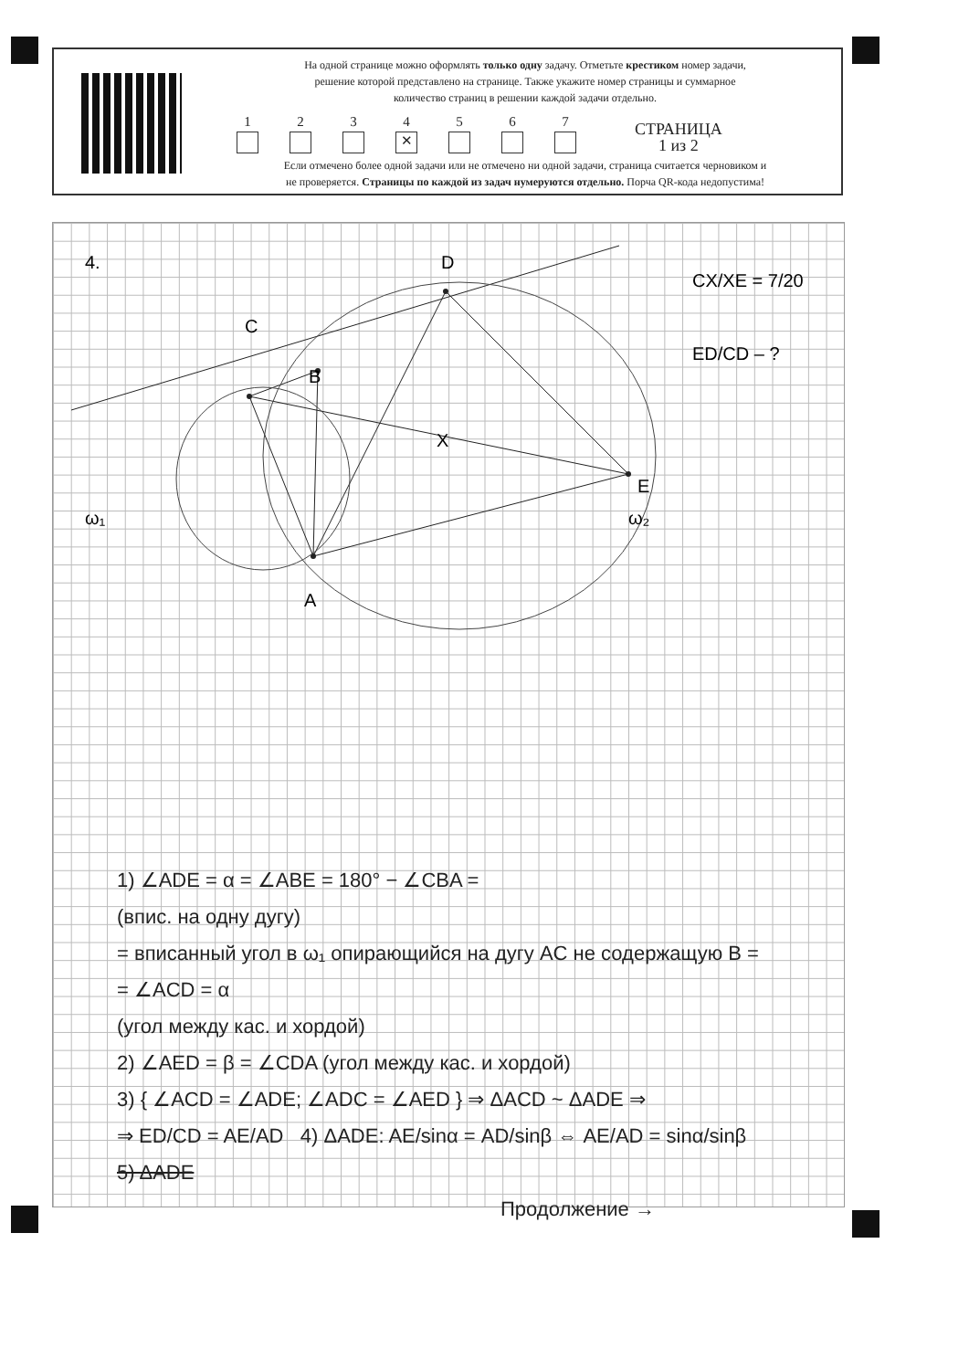На одной странице можно оформлять только одну задачу. Отметьте крестиком номер задачи,
решение которой представлено на странице. Также укажите номер страницы и суммарное
количество страниц в решении каждой задачи отдельно.
1
2
3
4
✕
5
6
7
СТРАНИЦА
1 из 2
Если отмечено более одной задачи или не отмечено ни одной задачи, страница считается черновиком и
не проверяется. Страницы по каждой из задач нумеруются отдельно. Порча QR-кода недопустима!
C
D
B
X
E
A
ω₁
ω₂
4.
CX/XE = 7/20
ED/CD – ?
1) ∠ADE = α = ∠ABE = 180° − ∠CBA =
(впис. на одну дугу)
= вписанный угол в ω₁ опирающийся на дугу AC не содержащую B =
= ∠ACD = α
(угол между кас. и хордой)
2) ∠AED = β = ∠CDA (угол между кас. и хордой)
3) { ∠ACD = ∠ADE; ∠ADC = ∠AED } ⇒ ΔACD ~ ΔADE ⇒
⇒ ED/CD = AE/AD 4) ΔADE: AE/sinα = AD/sinβ ⇔ AE/AD = sinα/sinβ
5) ΔADE
Продолжение →